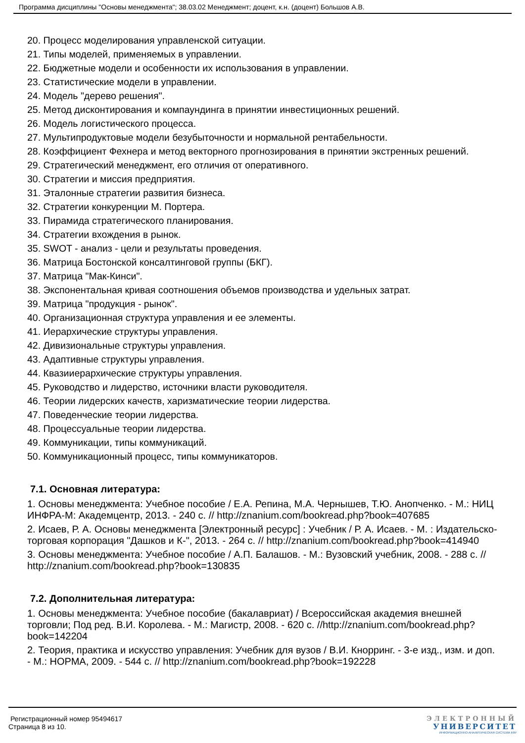Программа дисциплины "Основы менеджмента"; 38.03.02 Менеджмент; доцент, к.н. (доцент) Большов А.В.
20. Процесс моделирования управленской ситуации.
21. Типы моделей, применяемых в управлении.
22. Бюджетные модели и особенности их использования в управлении.
23. Статистические модели в управлении.
24. Модель "дерево решения".
25. Метод дисконтирования и компаундинга в принятии инвестиционных решений.
26. Модель логистического процесса.
27. Мультипродуктовые модели безубыточности и нормальной рентабельности.
28. Коэффициент Фехнера и метод векторного прогнозирования в принятии экстренных решений.
29. Стратегический менеджмент, его отличия от оперативного.
30. Стратегии и миссия предприятия.
31. Эталонные стратегии развития бизнеса.
32. Стратегии конкуренции М. Портера.
33. Пирамида стратегического планирования.
34. Стратегии вхождения в рынок.
35. SWOT - анализ - цели и результаты проведения.
36. Матрица Бостонской консалтинговой группы (БКГ).
37. Матрица "Мак-Кинси".
38. Экспонентальная кривая соотношения объемов производства и удельных затрат.
39. Матрица "продукция - рынок".
40. Организационная структура управления и ее элементы.
41. Иерархические структуры управления.
42. Дивизиональные структуры управления.
43. Адаптивные структуры управления.
44. Квазииерархические структуры управления.
45. Руководство и лидерство, источники власти руководителя.
46. Теории лидерских качеств, харизматические теории лидерства.
47. Поведенческие теории лидерства.
48. Процессуальные теории лидерства.
49. Коммуникации, типы коммуникаций.
50. Коммуникационный процесс, типы коммуникаторов.
7.1. Основная литература:
1. Основы менеджмента: Учебное пособие / Е.А. Репина, М.А. Чернышев, Т.Ю. Анопченко. - М.: НИЦ ИНФРА-М: Академцентр, 2013. - 240 с. // http://znanium.com/bookread.php?book=407685
2. Исаев, Р. А. Основы менеджмента [Электронный ресурс] : Учебник / Р. А. Исаев. - М. : Издательско-торговая корпорация "Дашков и К-", 2013. - 264 с. // http://znanium.com/bookread.php?book=414940
3. Основы менеджмента: Учебное пособие / А.П. Балашов. - М.: Вузовский учебник, 2008. - 288 с. // http://znanium.com/bookread.php?book=130835
7.2. Дополнительная литература:
1. Основы менеджмента: Учебное пособие (бакалавриат) / Всероссийская академия внешней торговли; Под ред. В.И. Королева. - М.: Магистр, 2008. - 620 с. //http://znanium.com/bookread.php?book=142204
2. Теория, практика и искусство управления: Учебник для вузов / В.И. Кнорринг. - 3-е изд., изм. и доп. - М.: НОРМА, 2009. - 544 с. // http://znanium.com/bookread.php?book=192228
Регистрационный номер 95494617
Страница 8 из 10.
ЭЛЕКТРОННЫЙ
УНИВЕРСИТЕТ
ИНФОРМАЦИОННО-АНАЛИТИЧЕСКАЯ СИСТЕМА КФУ